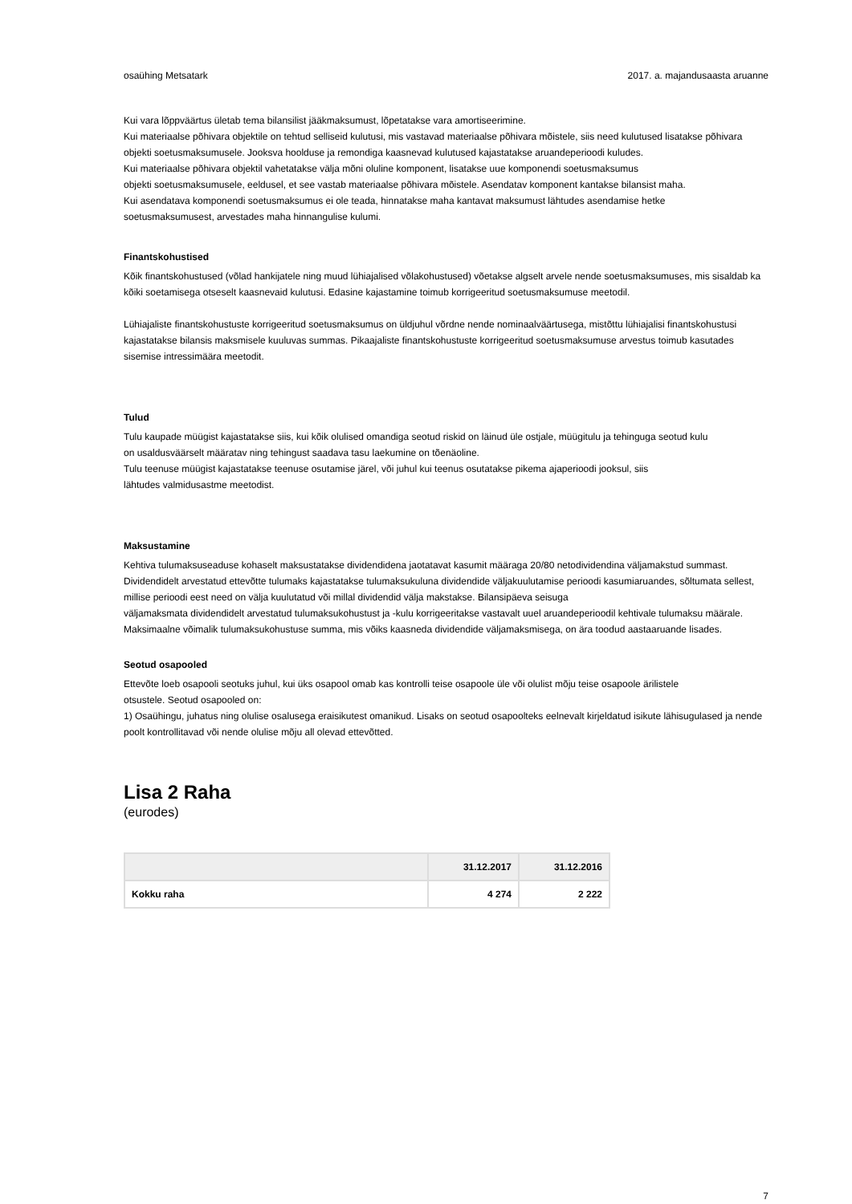osaühing Metsatark 2017. a. majandusaasta aruanne
Kui vara lõppväärtus ületab tema bilansilist jääkmaksumust, lõpetatakse vara amortiseerimine.
Kui materiaalse põhivara objektile on tehtud selliseid kulutusi, mis vastavad materiaalse põhivara mõistele, siis need kulutused lisatakse põhivara objekti soetusmaksumusele. Jooksva hoolduse ja remondiga kaasnevad kulutused kajastatakse aruandeperioodi kuludes.
Kui materiaalse põhivara objektil vahetatakse välja mõni oluline komponent, lisatakse uue komponendi soetusmaksumus
objekti soetusmaksumusele, eeldusel, et see vastab materiaalse põhivara mõistele. Asendatav komponent kantakse bilansist maha.
Kui asendatava komponendi soetusmaksumus ei ole teada, hinnatakse maha kantavat maksumust lähtudes asendamise hetke
soetusmaksumusest, arvestades maha hinnangulise kulumi.
Finantskohustised
Kõik finantskohustused (võlad hankijatele ning muud lühiajalised võlakohustused) võetakse algselt arvele nende soetusmaksumuses, mis sisaldab ka kõiki soetamisega otseselt kaasnevaid kulutusi. Edasine kajastamine toimub korrigeeritud soetusmaksumuse meetodil.
Lühiajaliste finantskohustuste korrigeeritud soetusmaksumus on üldjuhul võrdne nende nominaalväärtusega, mistõttu lühiajalisi finantskohustusi kajastatakse bilansis maksmisele kuuluvas summas. Pikaajaliste finantskohustuste korrigeeritud soetusmaksumuse arvestus toimub kasutades sisemise intressimäära meetodit.
Tulud
Tulu kaupade müügist kajastatakse siis, kui kõik olulised omandiga seotud riskid on läinud üle ostjale, müügitulu ja tehinguga seotud kulu
on usaldusväärselt määratav ning tehingust saadava tasu laekumine on tõenäoline.
Tulu teenuse müügist kajastatakse teenuse osutamise järel, või juhul kui teenus osutatakse pikema ajaperioodi jooksul, siis
lähtudes valmidusastme meetodist.
Maksustamine
Kehtiva tulumaksuseaduse kohaselt maksustatakse dividendidena jaotatavat kasumit määraga 20/80 netodividendina väljamakstud summast. Dividendidelt arvestatud ettevõtte tulumaks kajastatakse tulumaksukuluna dividendide väljakuulutamise perioodi kasumiaruandes, sõltumata sellest, millise perioodi eest need on välja kuulutatud või millal dividendid välja makstakse. Bilansipäeva seisuga
väljamaksmata dividendidelt arvestatud tulumaksukohustust ja -kulu korrigeeritakse vastavalt uuel aruandeperioodil kehtivale tulumaksu määrale.
Maksimaalne võimalik tulumaksukohustuse summa, mis võiks kaasneda dividendide väljamaksmisega, on ära toodud aastaaruande lisades.
Seotud osapooled
Ettevõte loeb osapooli seotuks juhul, kui üks osapool omab kas kontrolli teise osapoole üle või olulist mõju teise osapoole ärilistele
otsustele. Seotud osapooled on:
1) Osaühingu, juhatus ning olulise osalusega eraisikutest omanikud. Lisaks on seotud osapoolteks eelnevalt kirjeldatud isikute lähisugulased ja nende poolt kontrollitavad või nende olulise mõju all olevad ettevõtted.
Lisa 2 Raha
(eurodes)
| | 31.12.2017 | 31.12.2016 |
| --- | --- | --- |
| Kokku raha | 4 274 | 2 222 |
7